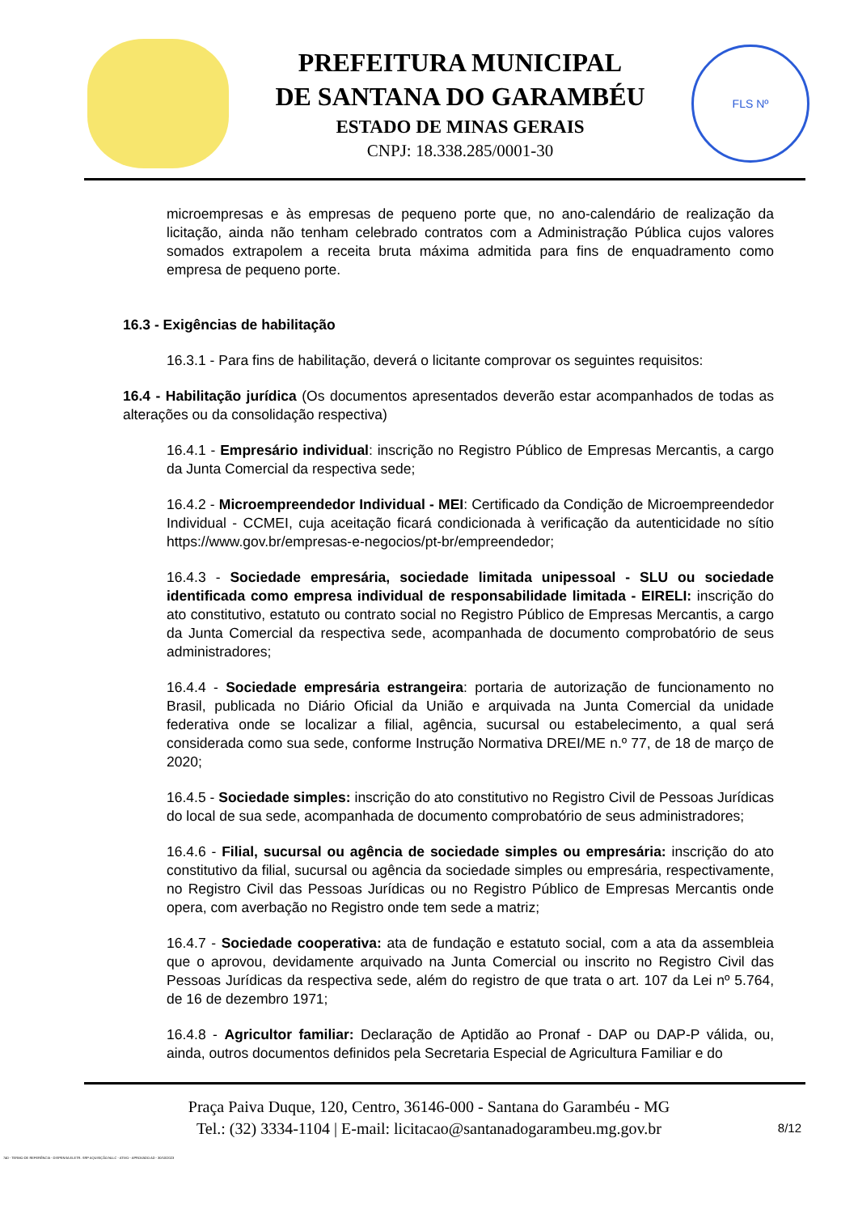PREFEITURA MUNICIPAL
DE SANTANA DO GARAMBÉU
ESTADO DE MINAS GERAIS
CNPJ: 18.338.285/0001-30
FLS Nº
microempresas e às empresas de pequeno porte que, no ano-calendário de realização da licitação, ainda não tenham celebrado contratos com a Administração Pública cujos valores somados extrapolem a receita bruta máxima admitida para fins de enquadramento como empresa de pequeno porte.
16.3 - Exigências de habilitação
16.3.1 - Para fins de habilitação, deverá o licitante comprovar os seguintes requisitos:
16.4 - Habilitação jurídica (Os documentos apresentados deverão estar acompanhados de todas as alterações ou da consolidação respectiva)
16.4.1 - Empresário individual: inscrição no Registro Público de Empresas Mercantis, a cargo da Junta Comercial da respectiva sede;
16.4.2 - Microempreendedor Individual - MEI: Certificado da Condição de Microempreendedor Individual - CCMEI, cuja aceitação ficará condicionada à verificação da autenticidade no sítio https://www.gov.br/empresas-e-negocios/pt-br/empreendedor;
16.4.3 - Sociedade empresária, sociedade limitada unipessoal - SLU ou sociedade identificada como empresa individual de responsabilidade limitada - EIRELI: inscrição do ato constitutivo, estatuto ou contrato social no Registro Público de Empresas Mercantis, a cargo da Junta Comercial da respectiva sede, acompanhada de documento comprobatório de seus administradores;
16.4.4 - Sociedade empresária estrangeira: portaria de autorização de funcionamento no Brasil, publicada no Diário Oficial da União e arquivada na Junta Comercial da unidade federativa onde se localizar a filial, agência, sucursal ou estabelecimento, a qual será considerada como sua sede, conforme Instrução Normativa DREI/ME n.º 77, de 18 de março de 2020;
16.4.5 - Sociedade simples: inscrição do ato constitutivo no Registro Civil de Pessoas Jurídicas do local de sua sede, acompanhada de documento comprobatório de seus administradores;
16.4.6 - Filial, sucursal ou agência de sociedade simples ou empresária: inscrição do ato constitutivo da filial, sucursal ou agência da sociedade simples ou empresária, respectivamente, no Registro Civil das Pessoas Jurídicas ou no Registro Público de Empresas Mercantis onde opera, com averbação no Registro onde tem sede a matriz;
16.4.7 - Sociedade cooperativa: ata de fundação e estatuto social, com a ata da assembleia que o aprovou, devidamente arquivado na Junta Comercial ou inscrito no Registro Civil das Pessoas Jurídicas da respectiva sede, além do registro de que trata o art. 107 da Lei nº 5.764, de 16 de dezembro 1971;
16.4.8 - Agricultor familiar: Declaração de Aptidão ao Pronaf - DAP ou DAP-P válida, ou, ainda, outros documentos definidos pela Secretaria Especial de Agricultura Familiar e do
Praça Paiva Duque, 120, Centro, 36146-000 - Santana do Garambéu - MG
Tel.: (32) 3334-1104 | E-mail: licitacao@santanadogarambeu.mg.gov.br
8/12
740 - TERMO DE REFERÊNCIA - DISPENSA ELETR. SRP AQUISIÇÃO NLLC - ATIVO - APROVADO AD - 30/10/2023